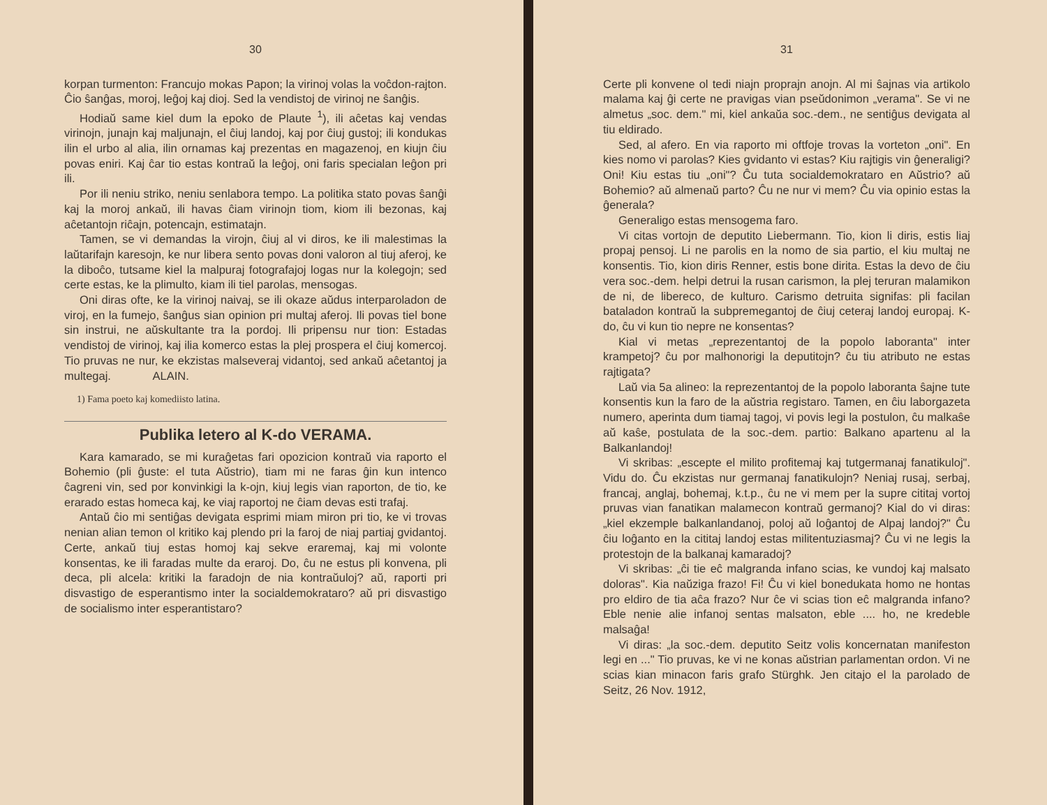30
korpan turmenton: Francujo mokas Papon; la virinoj volas la voĉdon-rajton. Ĉio ŝanĝas, moroj, leĝoj kaj dioj. Sed la vendistoj de virinoj ne ŝanĝis.
Hodiaŭ same kiel dum la epoko de Plaute <sup>1</sup>), ili aĉetas kaj vendas virinojn, junajn kaj maljunajn, el ĉiuj landoj, kaj por ĉiuj gustoj; ili kondukas ilin el urbo al alia, ilin ornamas kaj prezentas en magazenoj, en kiujn ĉiu povas eniri. Kaj ĉar tio estas kontraŭ la leĝoj, oni faris specialan leĝon pri ili.
Por ili neniu striko, neniu senlabora tempo. La politika stato povas ŝanĝi kaj la moroj ankaŭ, ili havas ĉiam virinojn tiom, kiom ili bezonas, kaj aĉetantojn riĉajn, potencajn, estimatajn.
Tamen, se vi demandas la virojn, ĉiuj al vi diros, ke ili malestimas la laŭtarifajn karesojn, ke nur libera sento povas doni valoron al tiuj aferoj, ke la diboĉo, tutsame kiel la malpuraj fotografajoj logas nur la kolegojn; sed certe estas, ke la plimulto, kiam ili tiel parolas, mensogas.
Oni diras ofte, ke la virinoj naivaj, se ili okaze aŭdus interparoladon de viroj, en la fumejo, ŝanĝus sian opinion pri multaj aferoj. Ili povas tiel bone sin instrui, ne aŭskultante tra la pordoj. Ili pripensu nur tion: Estadas vendistoj de virinoj, kaj ilia komerco estas la plej prospera el ĉiuj komercoj. Tio pruvas ne nur, ke ekzistas malseveraj vidantoj, sed ankaŭ aĉetantoj ja multegaj. ALAIN.
1) Fama poeto kaj komediisto latina.
Publika letero al K-do VERAMA.
Kara kamarado, se mi kuraĝetas fari opozicion kontraŭ via raporto el Bohemio (pli ĝuste: el tuta Aŭstrio), tiam mi ne faras ĝin kun intenco ĉagreni vin, sed por konvinkigi la k-ojn, kiuj legis vian raporton, de tio, ke erarado estas homeca kaj, ke viaj raportoj ne ĉiam devas esti trafaj.
Antaŭ ĉio mi sentiĝas devigata esprimi miam miron pri tio, ke vi trovas nenian alian temon ol kritiko kaj plendo pri la faroj de niaj partiaj gvidantoj. Certe, ankaŭ tiuj estas homoj kaj sekve eraremaj, kaj mi volonte konsentas, ke ili faradas multe da eraroj. Do, ĉu ne estus pli konvena, pli deca, pli alcela: kritiki la faradojn de nia kontraŭuloj? aŭ, raporti pri disvastigo de esperantismo inter la socialdemokrataro? aŭ pri disvastigo de socialismo inter esperantistaro?
31
Certe pli konvene ol tedi niajn proprajn anojn. Al mi ŝajnas via artikolo malama kaj ĝi certe ne pravigas vian pseŭdonimon „verama". Se vi ne almetus „soc. dem." mi, kiel ankaŭa soc.-dem., ne sentiĝus devigata al tiu eldirado.
Sed, al afero. En via raporto mi oftfoje trovas la vorteton „oni". En kies nomo vi parolas? Kies gvidanto vi estas? Kiu rajtigis vin ĝeneraligi? Oni! Kiu estas tiu „oni"? Ĉu tuta socialdemokrataro en Aŭstrio? aŭ Bohemio? aŭ almenaŭ parto? Ĉu ne nur vi mem? Ĉu via opinio estas la ĝenerala?
Generaligo estas mensogema faro.
Vi citas vortojn de deputito Liebermann. Tio, kion li diris, estis liaj propaj pensoj. Li ne parolis en la nomo de sia partio, el kiu multaj ne konsentis. Tio, kion diris Renner, estis bone dirita. Estas la devo de ĉiu vera soc.-dem. helpi detrui la rusan carismon, la plej teruran malamikon de ni, de libereco, de kulturo. Carismo detruita signifas: pli facilan bataladon kontraŭ la subpremegantoj de ĉiuj ceteraj landoj europaj. K-do, ĉu vi kun tio nepre ne konsentas?
Kial vi metas „reprezentantoj de la popolo laboranta" inter krampetoj? ĉu por malhonorigi la deputitojn? ĉu tiu atributo ne estas rajtigata?
Laŭ via 5a alineo: la reprezentantoj de la popolo laboranta ŝajne tute konsentis kun la faro de la aŭstria registaro. Tamen, en ĉiu laborgazeta numero, aperinta dum tiamaj tagoj, vi povis legi la postulon, ĉu malkaŝe aŭ kaŝe, postulata de la soc.-dem. partio: Balkano apartenu al la Balkanlandoj!
Vi skribas: „escepte el milito profitemaj kaj tutgermanaj fanatikuloj". Vidu do. Ĉu ekzistas nur germanaj fanatikulojn? Neniaj rusaj, serbaj, francaj, anglaj, bohemaj, k.t.p., ĉu ne vi mem per la supre cititaj vortoj pruvas vian fanatikan malamecon kontraŭ germanoj? Kial do vi diras: „kiel ekzemple balkanlandanoj, poloj aŭ loĝantoj de Alpaj landoj?" Ĉu ĉiu loĝanto en la cititaj landoj estas militentuziasmaj? Ĉu vi ne legis la protestojn de la balkanaj kamaradoj?
Vi skribas: „ĉi tie eĉ malgranda infano scias, ke vundoj kaj malsato doloras". Kia naŭziga frazo! Fi! Ĉu vi kiel bonedukata homo ne hontas pro eldiro de tia aĉa frazo? Nur ĉe vi scias tion eĉ malgranda infano? Eble nenie alie infanoj sentas malsaton, eble .... ho, ne kredeble malsaĝa!
Vi diras: „la soc.-dem. deputito Seitz volis koncernatan manifeston legi en ..." Tio pruvas, ke vi ne konas aŭstrian parlamentan ordon. Vi ne scias kian minacon faris grafo Stürghk. Jen citajo el la parolado de Seitz, 26 Nov. 1912,